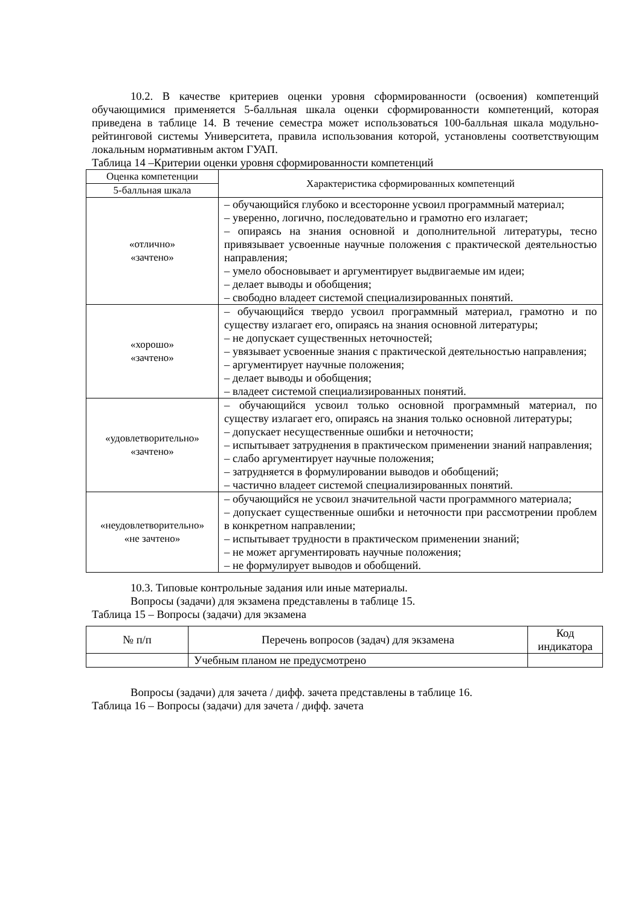10.2. В качестве критериев оценки уровня сформированности (освоения) компетенций обучающимися применяется 5-балльная шкала оценки сформированности компетенций, которая приведена в таблице 14. В течение семестра может использоваться 100-балльная шкала модульно-рейтинговой системы Университета, правила использования которой, установлены соответствующим локальным нормативным актом ГУАП.
Таблица 14 –Критерии оценки уровня сформированности компетенций
| Оценка компетенции | Характеристика сформированных компетенций |
| --- | --- |
| 5-балльная шкала | |
| «отлично» «зачтено» | – обучающийся глубоко и всесторонне усвоил программный материал; – уверенно, логично, последовательно и грамотно его излагает; – опираясь на знания основной и дополнительной литературы, тесно привязывает усвоенные научные положения с практической деятельностью направления; – умело обосновывает и аргументирует выдвигаемые им идеи; – делает выводы и обобщения; – свободно владеет системой специализированных понятий. |
| «хорошо» «зачтено» | – обучающийся твердо усвоил программный материал, грамотно и по существу излагает его, опираясь на знания основной литературы; – не допускает существенных неточностей; – увязывает усвоенные знания с практической деятельностью направления; – аргументирует научные положения; – делает выводы и обобщения; – владеет системой специализированных понятий. |
| «удовлетворительно» «зачтено» | – обучающийся усвоил только основной программный материал, по существу излагает его, опираясь на знания только основной литературы; – допускает несущественные ошибки и неточности; – испытывает затруднения в практическом применении знаний направления; – слабо аргументирует научные положения; – затрудняется в формулировании выводов и обобщений; – частично владеет системой специализированных понятий. |
| «неудовлетворительно» «не зачтено» | – обучающийся не усвоил значительной части программного материала; – допускает существенные ошибки и неточности при рассмотрении проблем в конкретном направлении; – испытывает трудности в практическом применении знаний; – не может аргументировать научные положения; – не формулирует выводов и обобщений. |
10.3. Типовые контрольные задания или иные материалы.
Вопросы (задачи) для экзамена представлены в таблице 15.
Таблица 15 – Вопросы (задачи) для экзамена
| № п/п | Перечень вопросов (задач) для экзамена | Код индикатора |
| --- | --- | --- |
| | Учебным планом не предусмотрено | |
Вопросы (задачи) для зачета / дифф. зачета представлены в таблице 16.
Таблица 16 – Вопросы (задачи) для зачета / дифф. зачета